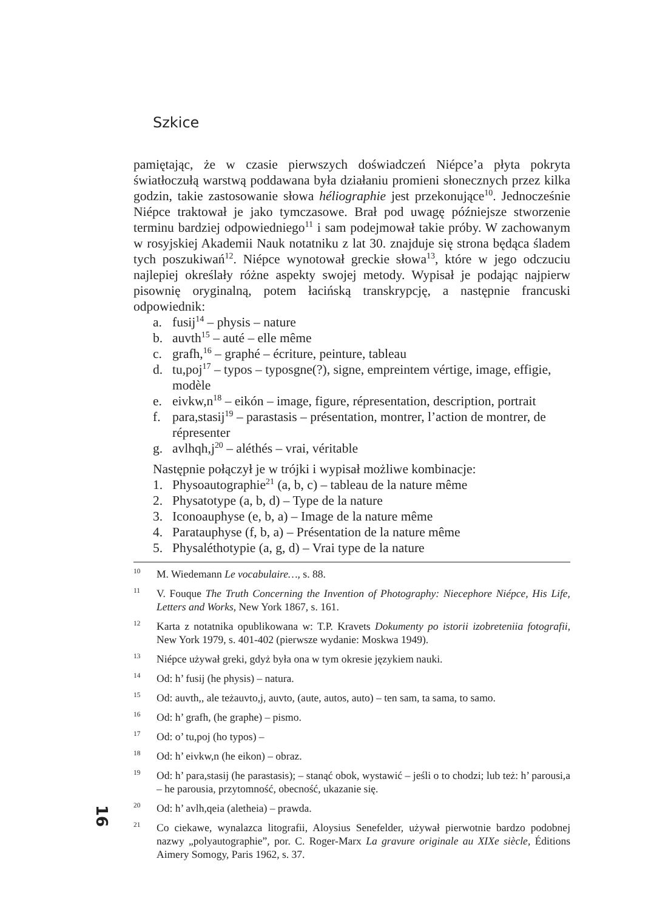Szkice
pamiętając, że w czasie pierwszych doświadczeń Niépce’a płyta pokryta światłoczułą warstwą poddawana była działaniu promieni słonecznych przez kilka godzin, takie zastosowanie słowa héliographie jest przekonujące<sup>10</sup>. Jednocześnie Niépce traktował je jako tymczasowe. Brał pod uwagę późniejsze stworzenie terminu bardziej odpowiedniego<sup>11</sup> i sam podejmował takie próby. W zachowanym w rosyjskiej Akademii Nauk notatniku z lat 30. znajduje się strona będąca śladem tych poszukiwań<sup>12</sup>. Niépce wynotował greckie słowa<sup>13</sup>, które w jego odczuciu najlepiej określały różne aspekty swojej metody. Wypisał je podając najpierw pisownię oryginalną, potem łacińską transkrypcję, a następnie francuski odpowiednik:
a. fusij<sup>14</sup> – physis – nature
b. auvth<sup>15</sup> – auté – elle même
c. grafh,<sup>16</sup> – graphé – écriture, peinture, tableau
d. tu,poj<sup>17</sup> – typos – typosgne(?), signe, empreintem vértige, image, effigie, modèle
e. eivkw,n<sup>18</sup> – eikón – image, figure, répresentation, description, portrait
f. para,stasij<sup>19</sup> – parastasis – présentation, montrer, l’action de montrer, de répresenter
g. avlhqh,j<sup>20</sup> – aléthés – vrai, véritable
Następnie połączył je w trójki i wypisał możliwe kombinacje:
1. Physoautographie<sup>21</sup> (a, b, c) – tableau de la nature même
2. Physatotype (a, b, d) – Type de la nature
3. Iconoauphyse (e, b, a) – Image de la nature même
4. Paratauphyse (f, b, a) – Présentation de la nature même
5. Physaléthotypie (a, g, d) – Vrai type de la nature
<sup>10</sup> M. Wiedemann Le vocabulaire…, s. 88.
<sup>11</sup> V. Fouque The Truth Concerning the Invention of Photography: Niecephore Niépce, His Life, Letters and Works, New York 1867, s. 161.
<sup>12</sup> Karta z notatnika opublikowana w: T.P. Kravets Dokumenty po istorii izobreteniia fotografii, New York 1979, s. 401-402 (pierwsze wydanie: Moskwa 1949).
<sup>13</sup> Niépce używał greki, gdyż była ona w tym okresie językiem nauki.
<sup>14</sup> Od: h’ fusij (he physis) – natura.
<sup>15</sup> Od: auvth,, ale teżauvto,j, auvto, (aute, autos, auto) – ten sam, ta sama, to samo.
<sup>16</sup> Od: h’ grafh, (he graphe) – pismo.
<sup>17</sup> Od: o’ tu,poj (ho typos) –
<sup>18</sup> Od: h’ eivkw,n (he eikon) – obraz.
<sup>19</sup> Od: h’ para,stasij (he parastasis); – stanąć obok, wystawić – jeśli o to chodzi; lub też: h’ parousi,a – he parousia, przytomność, obecność, ukazanie się.
<sup>20</sup> Od: h’ avlh,qeia (aletheia) – prawda.
<sup>21</sup> Co ciekawe, wynalazca litografii, Aloysius Senefelder, używał pierwotnie bardzo podobnej nazwy „polyautographie”, por. C. Roger-Marx La gravure originale au XIXe siècle, Éditions Aimery Somogy, Paris 1962, s. 37.
16